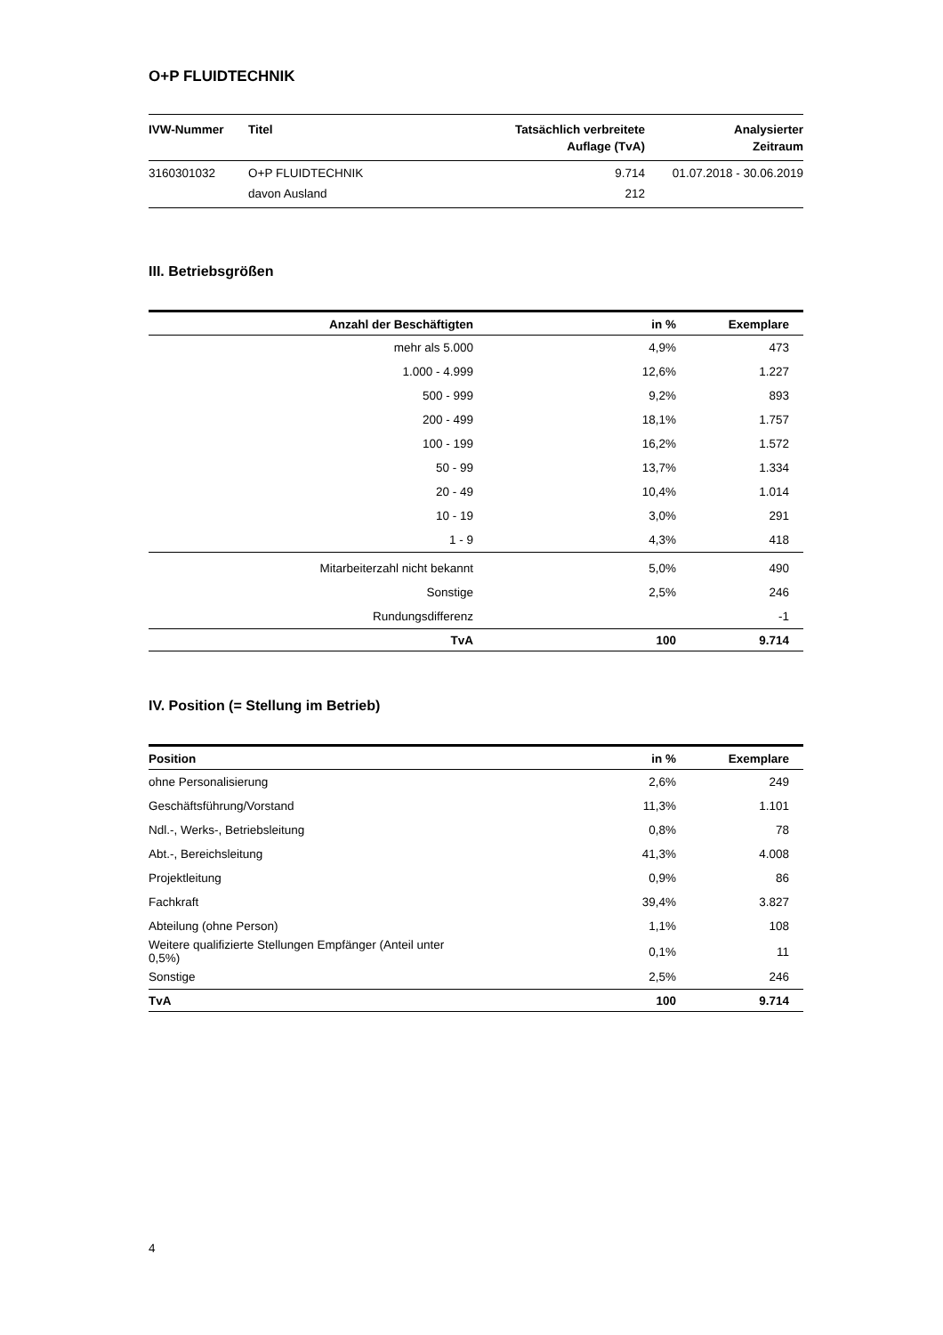O+P FLUIDTECHNIK
| IVW-Nummer | Titel | Tatsächlich verbreitete Auflage (TvA) | Analysierter Zeitraum |
| --- | --- | --- | --- |
| 3160301032 | O+P FLUIDTECHNIK | 9.714 | 01.07.2018 - 30.06.2019 |
| | davon Ausland | 212 | |
III. Betriebsgrößen
| Anzahl der Beschäftigten | in % | Exemplare |
| --- | --- | --- |
| mehr als 5.000 | 4,9% | 473 |
| 1.000 - 4.999 | 12,6% | 1.227 |
| 500 - 999 | 9,2% | 893 |
| 200 - 499 | 18,1% | 1.757 |
| 100 - 199 | 16,2% | 1.572 |
| 50 - 99 | 13,7% | 1.334 |
| 20 - 49 | 10,4% | 1.014 |
| 10 - 19 | 3,0% | 291 |
| 1 - 9 | 4,3% | 418 |
| Mitarbeiterzahl nicht bekannt | 5,0% | 490 |
| Sonstige | 2,5% | 246 |
| Rundungsdifferenz | | -1 |
| TvA | 100 | 9.714 |
IV. Position (= Stellung im Betrieb)
| Position | in % | Exemplare |
| --- | --- | --- |
| ohne Personalisierung | 2,6% | 249 |
| Geschäftsführung/Vorstand | 11,3% | 1.101 |
| Ndl.-, Werks-, Betriebsleitung | 0,8% | 78 |
| Abt.-, Bereichsleitung | 41,3% | 4.008 |
| Projektleitung | 0,9% | 86 |
| Fachkraft | 39,4% | 3.827 |
| Abteilung (ohne Person) | 1,1% | 108 |
| Weitere qualifizierte Stellungen Empfänger (Anteil unter 0,5%) | 0,1% | 11 |
| Sonstige | 2,5% | 246 |
| TvA | 100 | 9.714 |
4